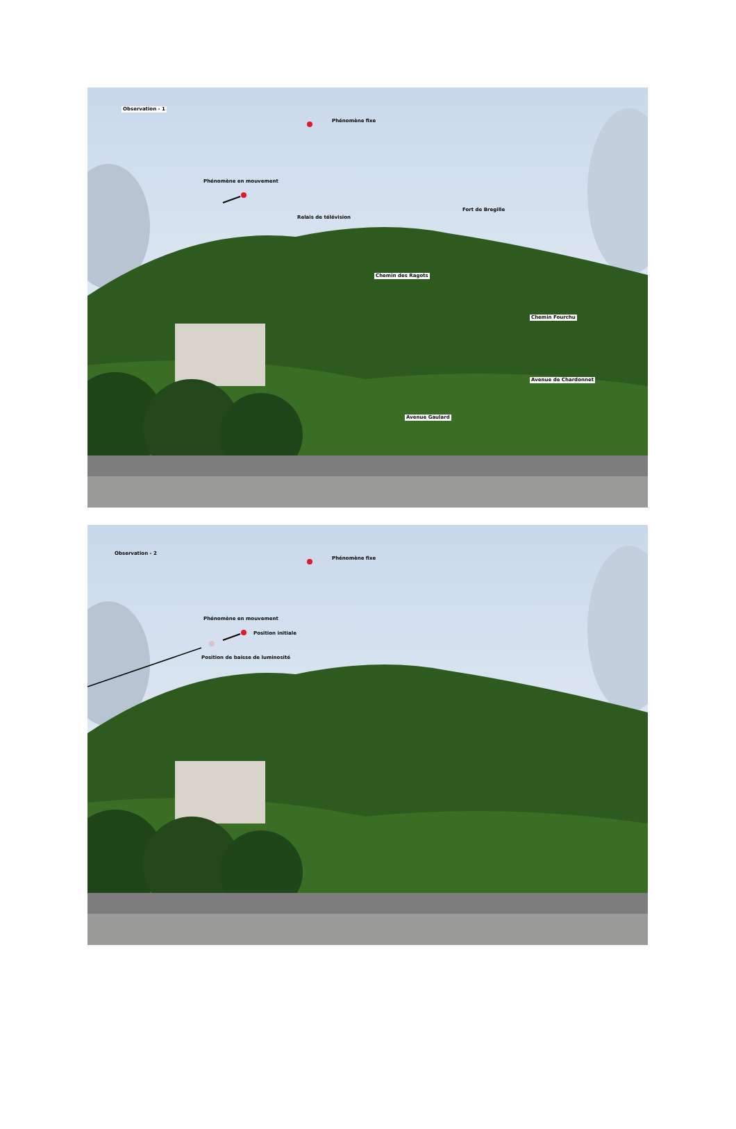Observation - 1
Phénomène fixe
Phénomène en mouvement
Fort de Bregille
Relais de télévision
Chemin des Ragots
Chemin Fourchu
Avenue de Chardonnet
Avenue Gaulard
Observation - 2
Phénomène fixe
Phénomène en mouvement
Position initiale
Position de baisse de luminosité